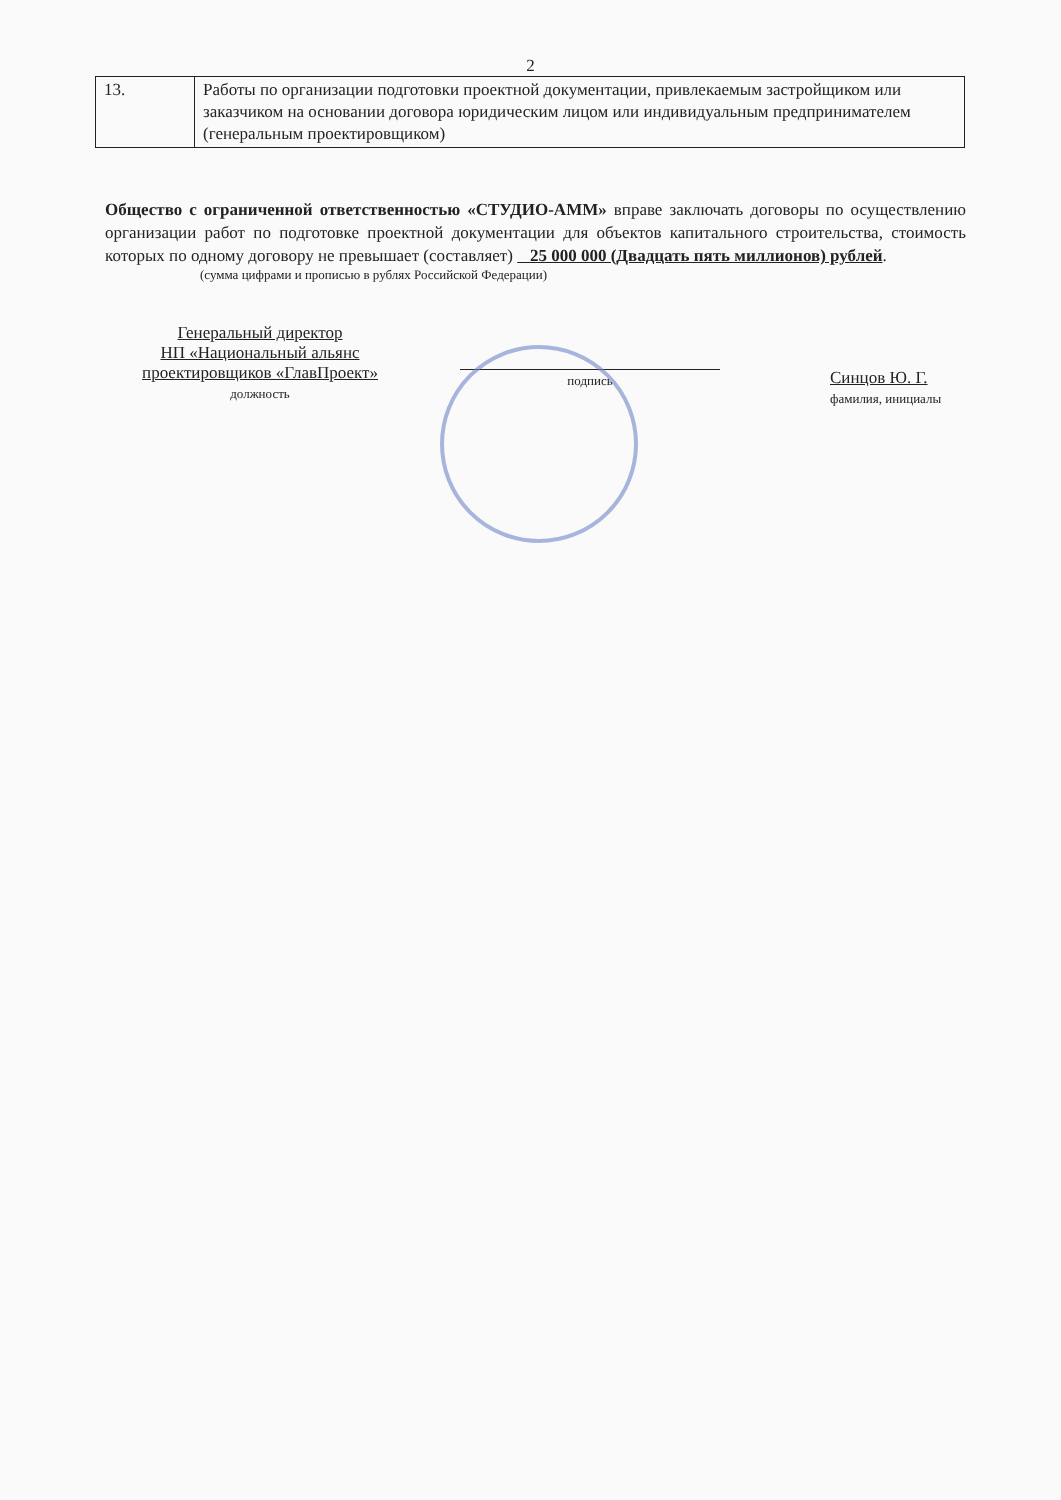2
| 13. | Работы по организации подготовки проектной документации, привлекаемым застройщиком или заказчиком на основании договора юридическим лицом или индивидуальным предпринимателем (генеральным проектировщиком) |
Общество с ограниченной ответственностью «СТУДИО-АММ» вправе заключать договоры по осуществлению организации работ по подготовке проектной документации для объектов капитального строительства, стоимость которых по одному договору не превышает (составляет) 25 000 000 (Двадцать пять миллионов) рублей.
(сумма цифрами и прописью в рублях Российской Федерации)
Генеральный директор
НП «Национальный альянс
проектировщиков «ГлавПроект»
должность
подпись
Синцов Ю. Г.
фамилия, инициалы